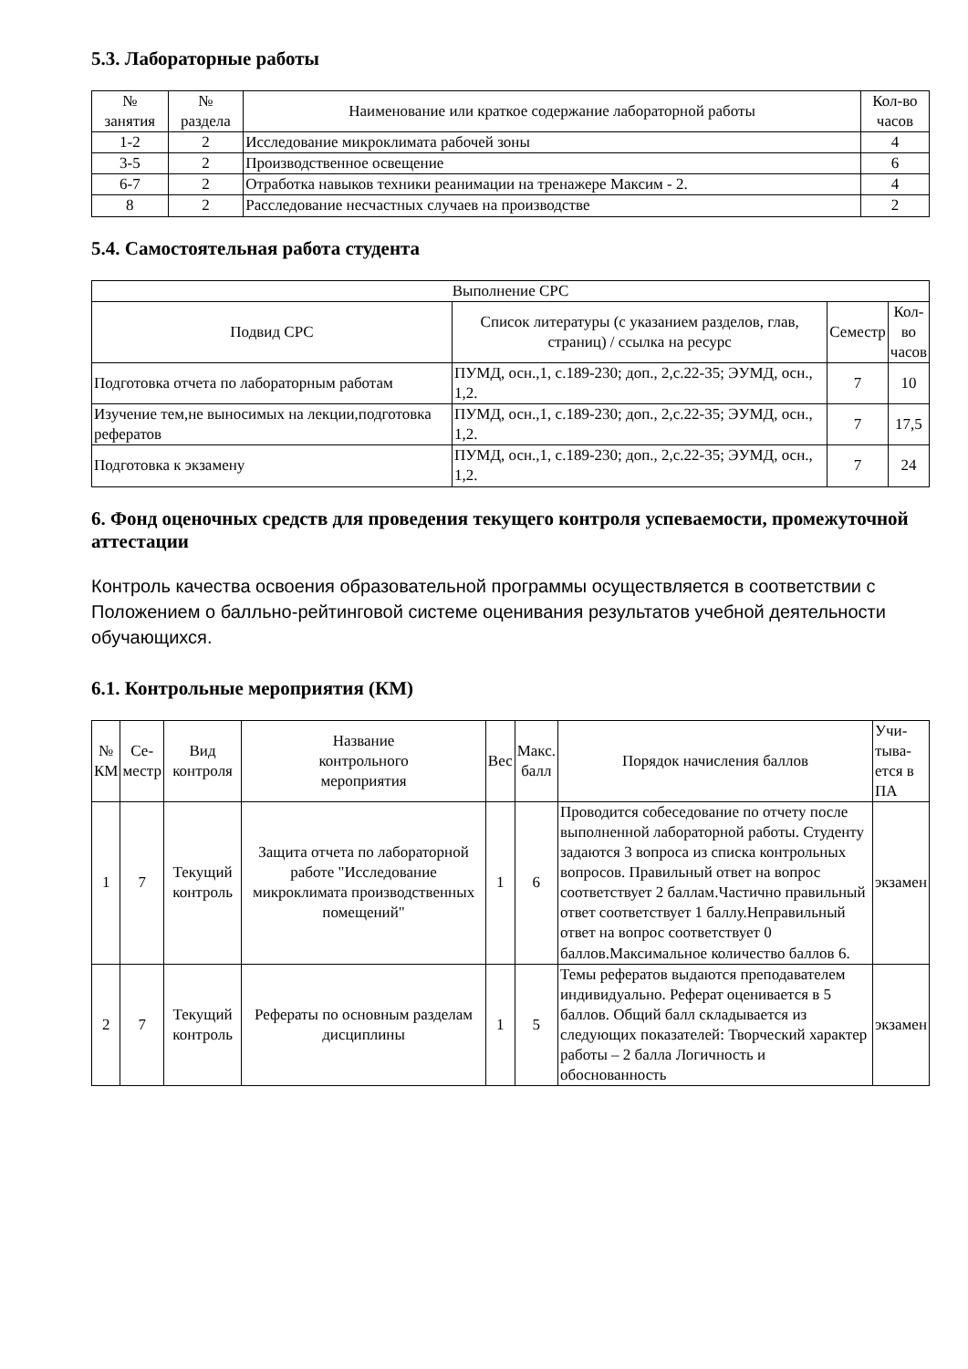5.3. Лабораторные работы
| № занятия | № раздела | Наименование или краткое содержание лабораторной работы | Кол-во часов |
| --- | --- | --- | --- |
| 1-2 | 2 | Исследование микроклимата рабочей зоны | 4 |
| 3-5 | 2 | Производственное освещение | 6 |
| 6-7 | 2 | Отработка навыков техники реанимации на тренажере Максим - 2. | 4 |
| 8 | 2 | Расследование несчастных случаев на производстве | 2 |
5.4. Самостоятельная работа студента
| Выполнение СРС | | | |
| --- | --- | --- | --- |
| Подвид СРС | Список литературы (с указанием разделов, глав, страниц) / ссылка на ресурс | Семестр | Кол- во часов |
| Подготовка отчета по лабораторным работам | ПУМД, осн.,1, с.189-230; доп., 2,с.22-35; ЭУМД, осн., 1,2. | 7 | 10 |
| Изучение тем,не выносимых на лекции,подготовка рефератов | ПУМД, осн.,1, с.189-230; доп., 2,с.22-35; ЭУМД, осн., 1,2. | 7 | 17,5 |
| Подготовка к экзамену | ПУМД, осн.,1, с.189-230; доп., 2,с.22-35; ЭУМД, осн., 1,2. | 7 | 24 |
6. Фонд оценочных средств для проведения текущего контроля успеваемости, промежуточной аттестации
Контроль качества освоения образовательной программы осуществляется в соответствии с Положением о балльно-рейтинговой системе оценивания результатов учебной деятельности обучающихся.
6.1. Контрольные мероприятия (КМ)
| № КМ | Се- местр | Вид контроля | Название контрольного мероприятия | Вес | Макс. балл | Порядок начисления баллов | Учи- тыва- ется в ПА |
| --- | --- | --- | --- | --- | --- | --- | --- |
| 1 | 7 | Текущий контроль | Защита отчета по лабораторной работе "Исследование микроклимата производственных помещений" | 1 | 6 | Проводится собеседование по отчету после выполненной лабораторной работы. Студенту задаются 3 вопроса из списка контрольных вопросов. Правильный ответ на вопрос соответствует 2 баллам.Частично правильный ответ соответствует 1 баллу.Неправильный ответ на вопрос соответствует 0 баллов.Максимальное количество баллов 6. | экзамен |
| 2 | 7 | Текущий контроль | Рефераты по основным разделам дисциплины | 1 | 5 | Темы рефератов выдаются преподавателем индивидуально. Реферат оценивается в 5 баллов. Общий балл складывается из следующих показателей: Творческий характер работы – 2 балла Логичность и обоснованность | экзамен |